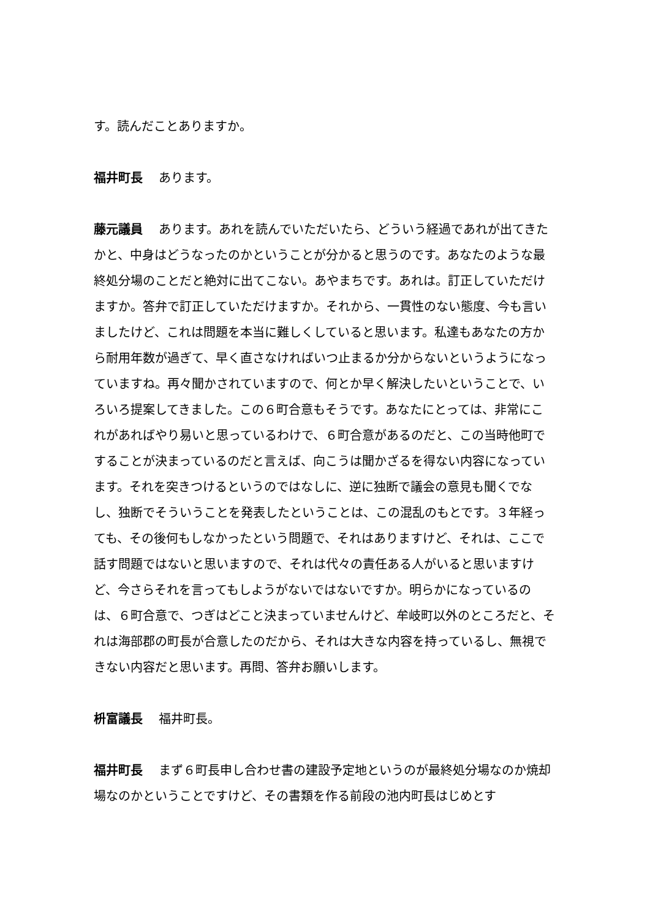す。読んだことありますか。
福井町長 あります。
藤元議員 あります。あれを読んでいただいたら、どういう経過であれが出てきたかと、中身はどうなったのかということが分かると思うのです。あなたのような最終処分場のことだと絶対に出てこない。あやまちです。あれは。訂正していただけますか。答弁で訂正していただけますか。それから、一貫性のない態度、今も言いましたけど、これは問題を本当に難しくしていると思います。私達もあなたの方から耐用年数が過ぎて、早く直さなければいつ止まるか分からないというようになっていますね。再々聞かされていますので、何とか早く解決したいということで、いろいろ提案してきました。この６町合意もそうです。あなたにとっては、非常にこれがあればやり易いと思っているわけで、６町合意があるのだと、この当時他町ですることが決まっているのだと言えば、向こうは聞かざるを得ない内容になっています。それを突きつけるというのではなしに、逆に独断で議会の意見も聞くでなし、独断でそういうことを発表したということは、この混乱のもとです。３年経っても、その後何もしなかったという問題で、それはありますけど、それは、ここで話す問題ではないと思いますので、それは代々の責任ある人がいると思いますけど、今さらそれを言ってもしようがないではないですか。明らかになっているのは、６町合意で、つぎはどこと決まっていませんけど、牟岐町以外のところだと、それは海部郡の町長が合意したのだから、それは大きな内容を持っているし、無視できない内容だと思います。再問、答弁お願いします。
枡富議長 福井町長。
福井町長 まず６町長申し合わせ書の建設予定地というのが最終処分場なのか焼却場なのかということですけど、その書類を作る前段の池内町長はじめとす